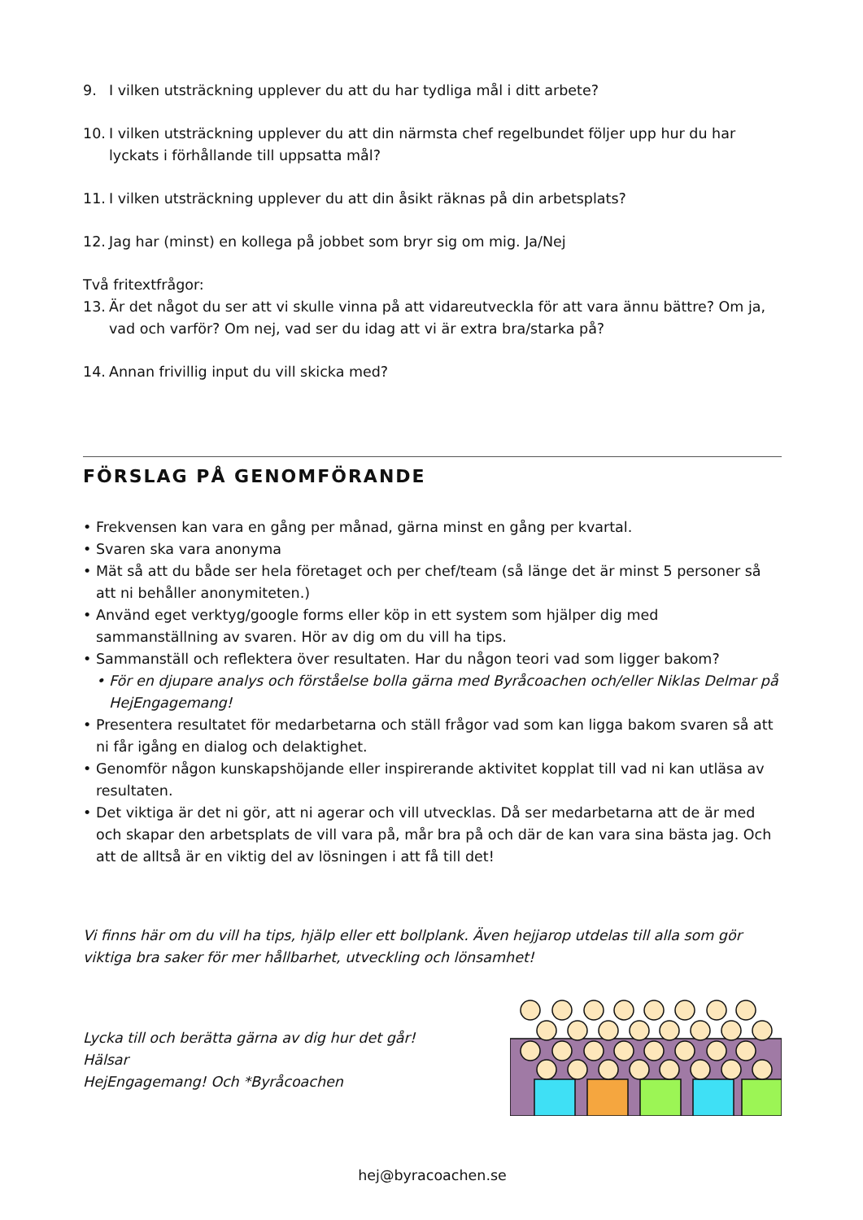9. I vilken utsträckning upplever du att du har tydliga mål i ditt arbete?
10. I vilken utsträckning upplever du att din närmsta chef regelbundet följer upp hur du har lyckats i förhållande till uppsatta mål?
11. I vilken utsträckning upplever du att din åsikt räknas på din arbetsplats?
12. Jag har (minst) en kollega på jobbet som bryr sig om mig. Ja/Nej
Två fritextfrågor:
13. Är det något du ser att vi skulle vinna på att vidareutveckla för att vara ännu bättre? Om ja, vad och varför? Om nej, vad ser du idag att vi är extra bra/starka på?
14. Annan frivillig input du vill skicka med?
FÖRSLAG PÅ GENOMFÖRANDE
• Frekvensen kan vara en gång per månad, gärna minst en gång per kvartal.
• Svaren ska vara anonyma
• Mät så att du både ser hela företaget och per chef/team (så länge det är minst 5 personer så att ni behåller anonymiteten.)
• Använd eget verktyg/google forms eller köp in ett system som hjälper dig med sammanställning av svaren. Hör av dig om du vill ha tips.
• Sammanställ och reflektera över resultaten. Har du någon teori vad som ligger bakom?
• För en djupare analys och förståelse bolla gärna med Byråcoachen och/eller Niklas Delmar på HejEngagemang!
• Presentera resultatet för medarbetarna och ställ frågor vad som kan ligga bakom svaren så att ni får igång en dialog och delaktighet.
• Genomför någon kunskapshöjande eller inspirerande aktivitet kopplat till vad ni kan utläsa av resultaten.
• Det viktiga är det ni gör, att ni agerar och vill utvecklas. Då ser medarbetarna att de är med och skapar den arbetsplats de vill vara på, mår bra på och där de kan vara sina bästa jag. Och att de alltså är en viktig del av lösningen i att få till det!
Vi finns här om du vill ha tips, hjälp eller ett bollplank. Även hejjarop utdelas till alla som gör viktiga bra saker för mer hållbarhet, utveckling och lönsamhet!
Lycka till och berätta gärna av dig hur det går!
Hälsar
HejEngagemang! Och *Byråcoachen
hej@byracoachen.se